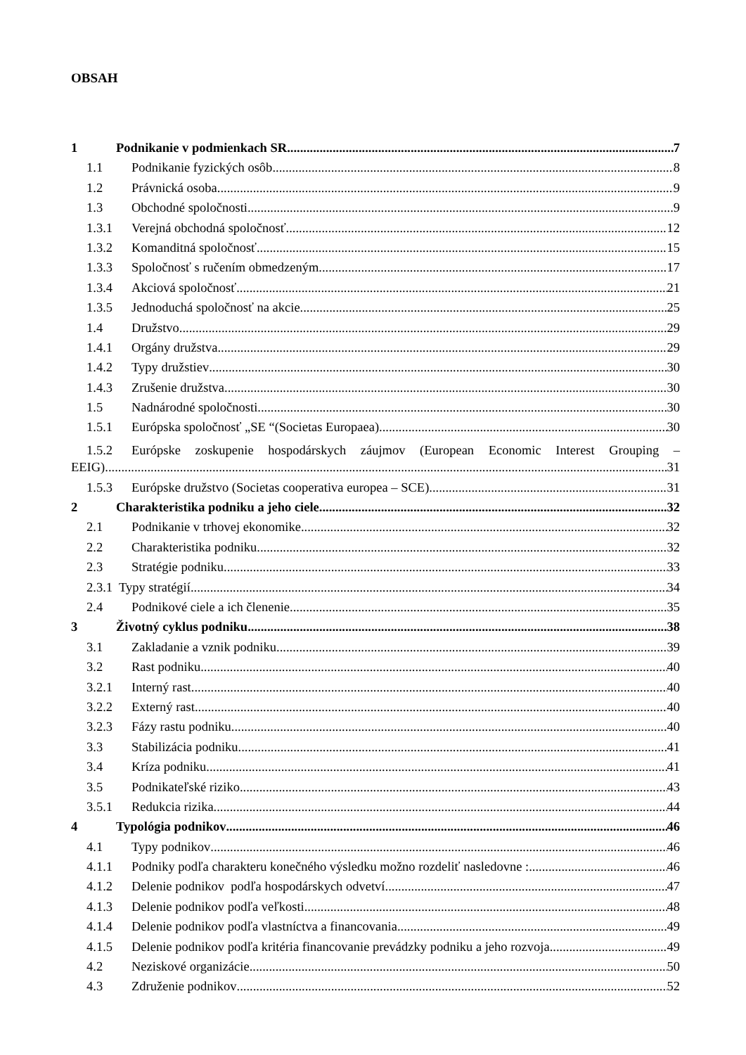OBSAH
1 Podnikanie v podmienkach SR 7
1.1 Podnikanie fyzických osôb 8
1.2 Právnická osoba 9
1.3 Obchodné spoločnosti 9
1.3.1 Verejná obchodná spoločnosť 12
1.3.2 Komanditná spoločnosť 15
1.3.3 Spoločnosť s ručením obmedzeným 17
1.3.4 Akciová spoločnosť 21
1.3.5 Jednoduchá spoločnosť na akcie 25
1.4 Družstvo 29
1.4.1 Orgány družstva 29
1.4.2 Typy družstiev 30
1.4.3 Zrušenie družstva 30
1.5 Nadnárodné spoločnosti 30
1.5.1 Európska spoločnosť „SE “(Societas Europaea) 30
1.5.2 Európske zoskupenie hospodárskych záujmov (European Economic Interest Grouping –
EEIG) 31
1.5.3 Európske družstvo (Societas cooperativa europea – SCE) 31
2 Charakteristika podniku a jeho ciele 32
2.1 Podnikanie v trhovej ekonomike 32
2.2 Charakteristika podniku 32
2.3 Stratégie podniku 33
2.3.1 Typy stratégií 34
2.4 Podnikové ciele a ich členenie 35
3 Životný cyklus podniku 38
3.1 Zakladanie a vznik podniku 39
3.2 Rast podniku 40
3.2.1 Interný rast 40
3.2.2 Externý rast 40
3.2.3 Fázy rastu podniku 40
3.3 Stabilizácia podniku 41
3.4 Kríza podniku 41
3.5 Podnikateľské riziko 43
3.5.1 Redukcia rizika 44
4 Typológia podnikov 46
4.1 Typy podnikov 46
4.1.1 Podniky podľa charakteru konečného výsledku možno rozdeliť nasledovne : 46
4.1.2 Delenie podnikov podľa hospodárskych odvetví 47
4.1.3 Delenie podnikov podľa veľkosti 48
4.1.4 Delenie podnikov podľa vlastníctva a financovania 49
4.1.5 Delenie podnikov podľa kritéria financovanie prevádzky podniku a jeho rozvoja 49
4.2 Neziskové organizácie 50
4.3 Združenie podnikov 52